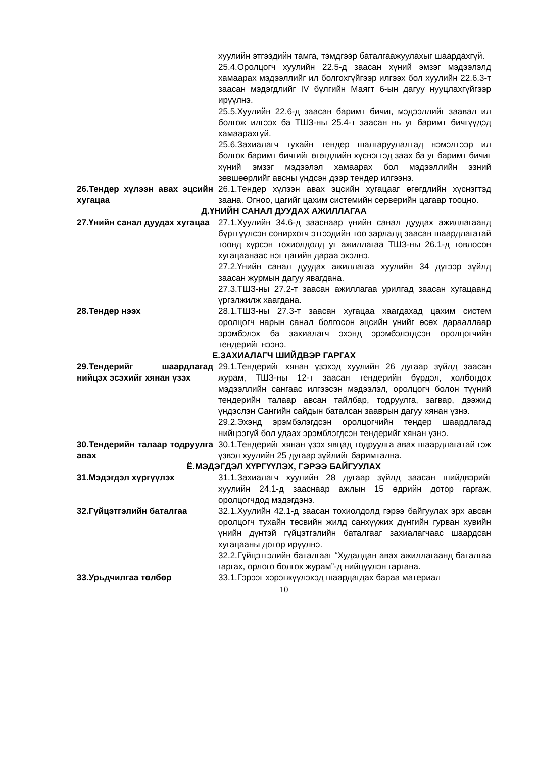хуулийн этгээдийн тамга, тэмдгээр баталгаажуулахыг шаардахгүй.
25.4.Оролцогч хуулийн 22.5-д заасан хүний эмзэг мэдээлэлд хамаарах мэдээллийг ил болгохгүйгээр илгээх бол хуулийн 22.6.3-т заасан мэдэгдлийг IV бүлгийн Маягт 6-ын дагуу нууцлахгүйгээр ирүүлнэ.
25.5.Хуулийн 22.6-д заасан баримт бичиг, мэдээллийг заавал ил болгож илгээх ба ТШЗ-ны 25.4-т заасан нь уг баримт бичгүүдэд хамаарахгүй.
25.6.Захиалагч тухайн тендер шалгаруулалтад нэмэлтээр ил болгох баримт бичгийг өгөгдлийн хүснэгтэд заах ба уг баримт бичиг хүний эмзэг мэдээлэл хамаарах бол мэдээллийн эзний зөвшөөрлийг авсны үндсэн дээр тендер илгээнэ.
26.Тендер хүлээн авах эцсийн хугацаа
26.1.Тендер хүлээн авах эцсийн хугацааг өгөгдлийн хүснэгтэд заана. Огноо, цагийг цахим системийн серверийн цагаар тооцно.
Д.ҮНИЙН САНАЛ ДУУДАХ АЖИЛЛАГАА
27.Үнийн санал дуудах хугацаа
27.1.Хуулийн 34.6-д зааснаар үнийн санал дуудах ажиллагаанд бүртгүүлсэн сонирхогч этгээдийн тоо зарлалд заасан шаардлагатай тоонд хүрсэн тохиолдолд уг ажиллагаа ТШЗ-ны 26.1-д товлосон хугацаанаас нэг цагийн дараа эхэлнэ.
27.2.Үнийн санал дуудах ажиллагаа хуулийн 34 дүгээр зүйлд заасан журмын дагуу явагдана.
27.3.ТШЗ-ны 27.2-т заасан ажиллагаа урилгад заасан хугацаанд үргэлжилж хаагдана.
28.Тендер нээх 28.1.ТШЗ-ны 27.3-т заасан хугацаа хаагдахад цахим систем оролцогч нарын санал болгосон эцсийн үнийг өсөх дарааллаар эрэмбэлэх ба захиалагч эхэнд эрэмбэлэгдсэн оролцогчийн тендерийг нээнэ.
Е.ЗАХИАЛАГЧ ШИЙДВЭР ГАРГАХ
29.Тендерийг шаардлагад нийцэх эсэхийг хянан үзэх
29.1.Тендерийг хянан үзэхэд хуулийн 26 дугаар зүйлд заасан журам, ТШЗ-ны 12-т заасан тендерийн бүрдэл, холбогдох мэдээллийн сангаас илгээсэн мэдээлэл, оролцогч болон түүний тендерийн талаар авсан тайлбар, тодруулга, загвар, дээжид үндэслэн Сангийн сайдын баталсан зааврын дагуу хянан үзнэ.
29.2.Эхэнд эрэмбэлэгдсэн оролцогчийн тендер шаардлагад нийцээгүй бол удаах эрэмблэгдсэн тендерийг хянан үзнэ.
30.Тендерийн талаар тодруулга авах
30.1.Тендерийг хянан үзэх явцад тодруулга авах шаардлагатай гэж үзвэл хуулийн 25 дугаар зүйлийг баримтална.
Ё.МЭДЭГДЭЛ ХҮРГҮҮЛЭХ, ГЭРЭЭ БАЙГУУЛАХ
31.Мэдэгдэл хүргүүлэх 31.1.Захиалагч хуулийн 28 дугаар зүйлд заасан шийдвэрийг хуулийн 24.1-д зааснаар ажлын 15 өдрийн дотор гаргаж, оролцогчдод мэдэгдэнэ.
32.Гүйцэтгэлийн баталгаа 32.1.Хуулийн 42.1-д заасан тохиолдолд гэрээ байгуулах эрх авсан оролцогч тухайн төсвийн жилд санхүүжих дүнгийн гурван хувийн үнийн дүнтэй гүйцэтгэлийн баталгааг захиалагчаас шаардсан хугацааны дотор ирүүлнэ.
32.2.Гүйцэтгэлийн баталгааг “Худалдан авах ажиллагаанд баталгаа гаргах, орлого болгох журам”-д нийцүүлэн гаргана.
33.Урьдчилгаа төлбөр 33.1.Гэрээг хэрэгжүүлэхэд шаардагдах бараа материал
10